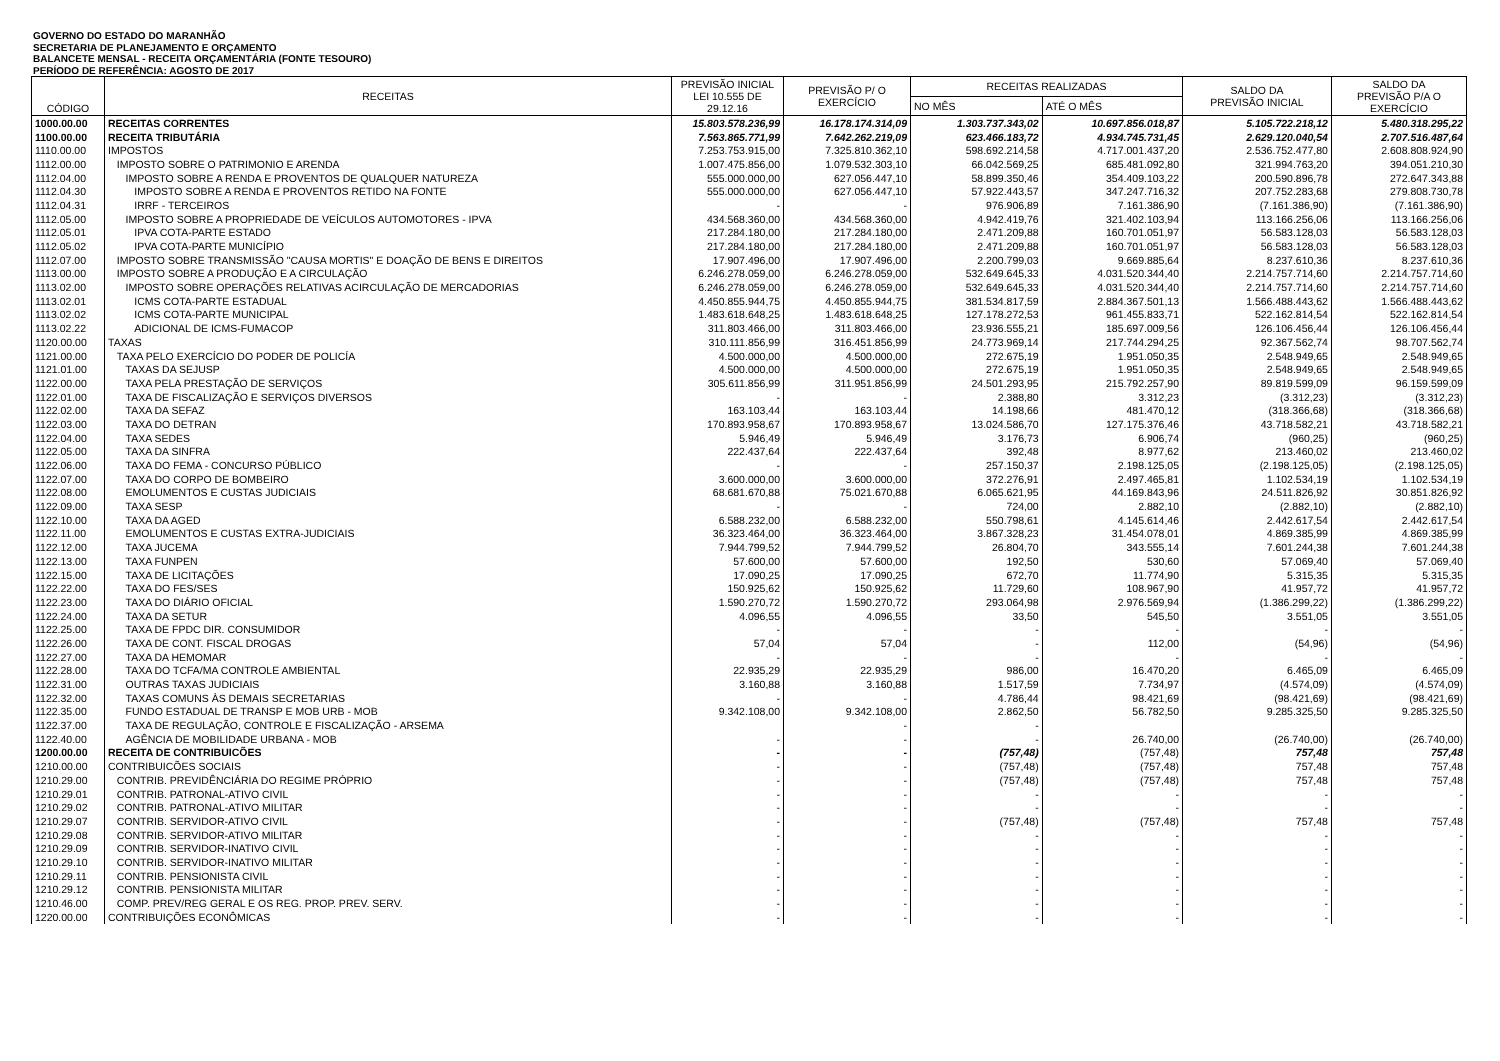GOVERNO DO ESTADO DO MARANHÃO
SECRETARIA DE PLANEJAMENTO E ORÇAMENTO
BALANCETE MENSAL - RECEITA ORÇAMENTÁRIA (FONTE TESOURO)
PERÍODO DE REFERÊNCIA: AGOSTO DE 2017
| CÓDIGO | RECEITAS | PREVISÃO INICIAL LEI 10.555 DE 29.12.16 | PREVISÃO P/ O EXERCÍCIO | RECEITAS REALIZADAS | | SALDO DA PREVISÃO INICIAL | SALDO DA PREVISÃO P/A O EXERCÍCIO |
| --- | --- | --- | --- | --- | --- | --- | --- |
| | | | | NO MÊS | ATÉ O MÊS | | |
| 1000.00.00 | RECEITAS CORRENTES | 15.803.578.236,99 | 16.178.174.314,09 | 1.303.737.343,02 | 10.697.856.018,87 | 5.105.722.218,12 | 5.480.318.295,22 |
| 1100.00.00 | RECEITA TRIBUTÁRIA | 7.563.865.771,99 | 7.642.262.219,09 | 623.466.183,72 | 4.934.745.731,45 | 2.629.120.040,54 | 2.707.516.487,64 |
| 1110.00.00 | IMPOSTOS | 7.253.753.915,00 | 7.325.810.362,10 | 598.692.214,58 | 4.717.001.437,20 | 2.536.752.477,80 | 2.608.808.924,90 |
| 1112.00.00 | IMPOSTO SOBRE O PATRIMONIO E ARENDA | 1.007.475.856,00 | 1.079.532.303,10 | 66.042.569,25 | 685.481.092,80 | 321.994.763,20 | 394.051.210,30 |
| 1112.04.00 | IMPOSTO SOBRE A RENDA E PROVENTOS DE QUALQUER NATUREZA | 555.000.000,00 | 627.056.447,10 | 58.899.350,46 | 354.409.103,22 | 200.590.896,78 | 272.647.343,88 |
| 1112.04.30 | IMPOSTO SOBRE A RENDA E PROVENTOS RETIDO NA FONTE | 555.000.000,00 | 627.056.447,10 | 57.922.443,57 | 347.247.716,32 | 207.752.283,68 | 279.808.730,78 |
| 1112.04.31 | IRRF - TERCEIROS | - | - | 976.906,89 | 7.161.386,90 | (7.161.386,90) | (7.161.386,90) |
| 1112.05.00 | IMPOSTO SOBRE A PROPRIEDADE DE VEÍCULOS AUTOMOTORES - IPVA | 434.568.360,00 | 434.568.360,00 | 4.942.419,76 | 321.402.103,94 | 113.166.256,06 | 113.166.256,06 |
| 1112.05.01 | IPVA COTA-PARTE ESTADO | 217.284.180,00 | 217.284.180,00 | 2.471.209,88 | 160.701.051,97 | 56.583.128,03 | 56.583.128,03 |
| 1112.05.02 | IPVA COTA-PARTE MUNICÍPIO | 217.284.180,00 | 217.284.180,00 | 2.471.209,88 | 160.701.051,97 | 56.583.128,03 | 56.583.128,03 |
| 1112.07.00 | IMPOSTO SOBRE TRANSMISSÃO "CAUSA MORTIS" E DOAÇÃO DE BENS E DIREITOS | 17.907.496,00 | 17.907.496,00 | 2.200.799,03 | 9.669.885,64 | 8.237.610,36 | 8.237.610,36 |
| 1113.00.00 | IMPOSTO SOBRE A PRODUÇÃO E A CIRCULAÇÃO | 6.246.278.059,00 | 6.246.278.059,00 | 532.649.645,33 | 4.031.520.344,40 | 2.214.757.714,60 | 2.214.757.714,60 |
| 1113.02.00 | IMPOSTO SOBRE OPERAÇÕES RELATIVAS ACIRCULAÇÃO DE MERCADORIAS | 6.246.278.059,00 | 6.246.278.059,00 | 532.649.645,33 | 4.031.520.344,40 | 2.214.757.714,60 | 2.214.757.714,60 |
| 1113.02.01 | ICMS COTA-PARTE ESTADUAL | 4.450.855.944,75 | 4.450.855.944,75 | 381.534.817,59 | 2.884.367.501,13 | 1.566.488.443,62 | 1.566.488.443,62 |
| 1113.02.02 | ICMS COTA-PARTE MUNICIPAL | 1.483.618.648,25 | 1.483.618.648,25 | 127.178.272,53 | 961.455.833,71 | 522.162.814,54 | 522.162.814,54 |
| 1113.02.22 | ADICIONAL DE ICMS-FUMACOP | 311.803.466,00 | 311.803.466,00 | 23.936.555,21 | 185.697.009,56 | 126.106.456,44 | 126.106.456,44 |
| 1120.00.00 | TAXAS | 310.111.856,99 | 316.451.856,99 | 24.773.969,14 | 217.744.294,25 | 92.367.562,74 | 98.707.562,74 |
| 1121.00.00 | TAXA PELO EXERCÍCIO DO PODER DE POLICÍA | 4.500.000,00 | 4.500.000,00 | 272.675,19 | 1.951.050,35 | 2.548.949,65 | 2.548.949,65 |
| 1121.01.00 | TAXAS DA SEJUSP | 4.500.000,00 | 4.500.000,00 | 272.675,19 | 1.951.050,35 | 2.548.949,65 | 2.548.949,65 |
| 1122.00.00 | TAXA PELA PRESTAÇÃO DE SERVIÇOS | 305.611.856,99 | 311.951.856,99 | 24.501.293,95 | 215.792.257,90 | 89.819.599,09 | 96.159.599,09 |
| 1122.01.00 | TAXA DE FISCALIZAÇÃO E SERVIÇOS DIVERSOS | - | - | 2.388,80 | 3.312,23 | (3.312,23) | (3.312,23) |
| 1122.02.00 | TAXA DA SEFAZ | 163.103,44 | 163.103,44 | 14.198,66 | 481.470,12 | (318.366,68) | (318.366,68) |
| 1122.03.00 | TAXA DO DETRAN | 170.893.958,67 | 170.893.958,67 | 13.024.586,70 | 127.175.376,46 | 43.718.582,21 | 43.718.582,21 |
| 1122.04.00 | TAXA SEDES | 5.946,49 | 5.946,49 | 3.176,73 | 6.906,74 | (960,25) | (960,25) |
| 1122.05.00 | TAXA DA SINFRA | 222.437,64 | 222.437,64 | 392,48 | 8.977,62 | 213.460,02 | 213.460,02 |
| 1122.06.00 | TAXA DO FEMA - CONCURSO PÚBLICO | - | - | 257.150,37 | 2.198.125,05 | (2.198.125,05) | (2.198.125,05) |
| 1122.07.00 | TAXA DO CORPO DE BOMBEIRO | 3.600.000,00 | 3.600.000,00 | 372.276,91 | 2.497.465,81 | 1.102.534,19 | 1.102.534,19 |
| 1122.08.00 | EMOLUMENTOS E CUSTAS JUDICIAIS | 68.681.670,88 | 75.021.670,88 | 6.065.621,95 | 44.169.843,96 | 24.511.826,92 | 30.851.826,92 |
| 1122.09.00 | TAXA SESP | - | - | 724,00 | 2.882,10 | (2.882,10) | (2.882,10) |
| 1122.10.00 | TAXA DA AGED | 6.588.232,00 | 6.588.232,00 | 550.798,61 | 4.145.614,46 | 2.442.617,54 | 2.442.617,54 |
| 1122.11.00 | EMOLUMENTOS E CUSTAS EXTRA-JUDICIAIS | 36.323.464,00 | 36.323.464,00 | 3.867.328,23 | 31.454.078,01 | 4.869.385,99 | 4.869.385,99 |
| 1122.12.00 | TAXA JUCEMA | 7.944.799,52 | 7.944.799,52 | 26.804,70 | 343.555,14 | 7.601.244,38 | 7.601.244,38 |
| 1122.13.00 | TAXA FUNPEN | 57.600,00 | 57.600,00 | 192,50 | 530,60 | 57.069,40 | 57.069,40 |
| 1122.15.00 | TAXA DE LICITAÇÕES | 17.090,25 | 17.090,25 | 672,70 | 11.774,90 | 5.315,35 | 5.315,35 |
| 1122.22.00 | TAXA DO FES/SES | 150.925,62 | 150.925,62 | 11.729,60 | 108.967,90 | 41.957,72 | 41.957,72 |
| 1122.23.00 | TAXA DO DIÁRIO OFICIAL | 1.590.270,72 | 1.590.270,72 | 293.064,98 | 2.976.569,94 | (1.386.299,22) | (1.386.299,22) |
| 1122.24.00 | TAXA DA SETUR | 4.096,55 | 4.096,55 | 33,50 | 545,50 | 3.551,05 | 3.551,05 |
| 1122.25.00 | TAXA DE FPDC DIR. CONSUMIDOR | - | - | - | - | - | - |
| 1122.26.00 | TAXA DE CONT. FISCAL DROGAS | 57,04 | 57,04 | - | 112,00 | (54,96) | (54,96) |
| 1122.27.00 | TAXA DA HEMOMAR | - | - | - | - | - | - |
| 1122.28.00 | TAXA DO TCFA/MA CONTROLE AMBIENTAL | 22.935,29 | 22.935,29 | 986,00 | 16.470,20 | 6.465,09 | 6.465,09 |
| 1122.31.00 | OUTRAS TAXAS JUDICIAIS | 3.160,88 | 3.160,88 | 1.517,59 | 7.734,97 | (4.574,09) | (4.574,09) |
| 1122.32.00 | TAXAS COMUNS ÀS DEMAIS SECRETARIAS | - | - | 4.786,44 | 98.421,69 | (98.421,69) | (98.421,69) |
| 1122.35.00 | FUNDO ESTADUAL DE TRANSP E MOB URB - MOB | 9.342.108,00 | 9.342.108,00 | 2.862,50 | 56.782,50 | 9.285.325,50 | 9.285.325,50 |
| 1122.37.00 | TAXA DE REGULAÇÃO, CONTROLE E FISCALIZAÇÃO - ARSEMA | | - | - | | | |
| 1122.40.00 | AGÊNCIA DE MOBILIDADE URBANA - MOB | - | - | - | 26.740,00 | (26.740,00) | (26.740,00) |
| 1200.00.00 | RECEITA DE CONTRIBUICÕES | - | - | (757,48) | (757,48) | 757,48 | 757,48 |
| 1210.00.00 | CONTRIBUICÕES SOCIAIS | - | - | (757,48) | (757,48) | 757,48 | 757,48 |
| 1210.29.00 | CONTRIB. PREVIDÊNCIÁRIA DO REGIME PRÓPRIO | - | - | (757,48) | (757,48) | 757,48 | 757,48 |
| 1210.29.01 | CONTRIB. PATRONAL-ATIVO CIVIL | - | - | - | - | - | - |
| 1210.29.02 | CONTRIB. PATRONAL-ATIVO MILITAR | - | - | - | - | - | - |
| 1210.29.07 | CONTRIB. SERVIDOR-ATIVO CIVIL | - | - | (757,48) | (757,48) | 757,48 | 757,48 |
| 1210.29.08 | CONTRIB. SERVIDOR-ATIVO MILITAR | - | - | - | - | - | - |
| 1210.29.09 | CONTRIB. SERVIDOR-INATIVO CIVIL | - | - | - | - | - | - |
| 1210.29.10 | CONTRIB. SERVIDOR-INATIVO MILITAR | - | - | - | - | - | - |
| 1210.29.11 | CONTRIB. PENSIONISTA CIVIL | - | - | - | - | - | - |
| 1210.29.12 | CONTRIB. PENSIONISTA MILITAR | - | - | - | - | - | - |
| 1210.46.00 | COMP. PREV/REG GERAL E OS REG. PROP. PREV. SERV. | - | - | - | - | - | - |
| 1220.00.00 | CONTRIBUIÇÕES ECONÔMICAS | - | - | - | - | - | - |